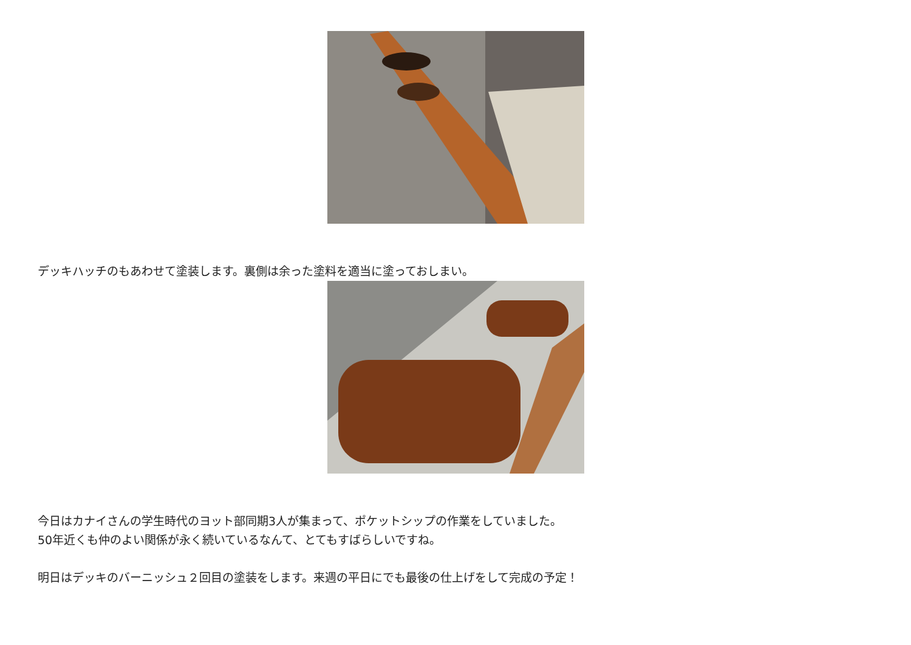デッキハッチのもあわせて塗装します。裏側は余った塗料を適当に塗っておしまい。
今日はカナイさんの学生時代のヨット部同期3人が集まって、ポケットシップの作業をしていました。
50年近くも仲のよい関係が永く続いているなんて、とてもすばらしいですね。
明日はデッキのバーニッシュ２回目の塗装をします。来週の平日にでも最後の仕上げをして完成の予定！